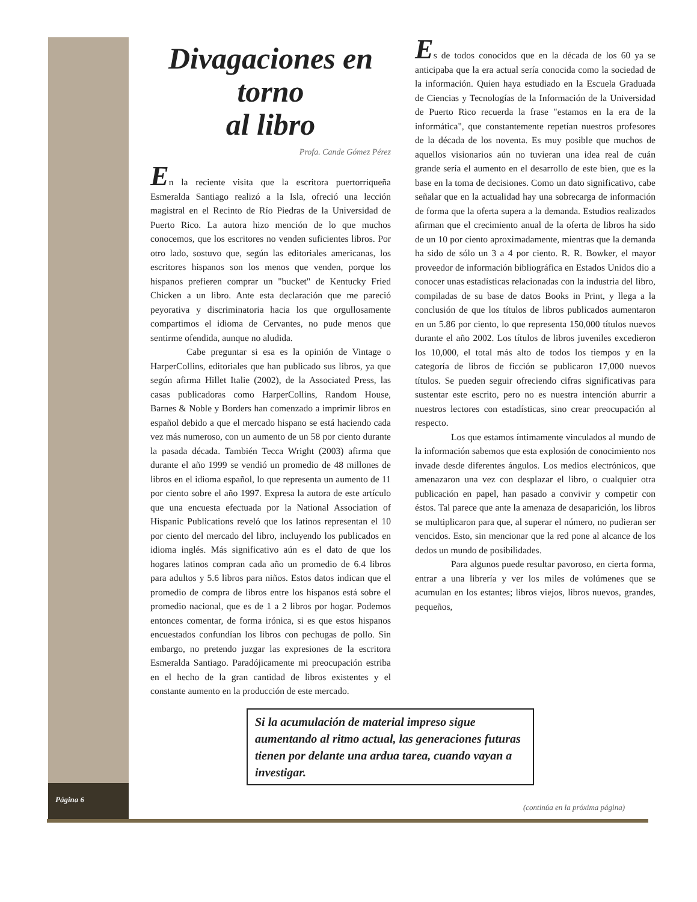Divagaciones en torno
al libro
Profa. Cande Gómez Pérez
En la reciente visita que la escritora puertorriqueña Esmeralda Santiago realizó a la Isla, ofreció una lección magistral en el Recinto de Río Piedras de la Universidad de Puerto Rico. La autora hizo mención de lo que muchos conocemos, que los escritores no venden suficientes libros. Por otro lado, sostuvo que, según las editoriales americanas, los escritores hispanos son los menos que venden, porque los hispanos prefieren comprar un "bucket" de Kentucky Fried Chicken a un libro. Ante esta declaración que me pareció peyorativa y discriminatoria hacia los que orgullosamente compartimos el idioma de Cervantes, no pude menos que sentirme ofendida, aunque no aludida.
Cabe preguntar si esa es la opinión de Vintage o HarperCollins, editoriales que han publicado sus libros, ya que según afirma Hillet Italie (2002), de la Associated Press, las casas publicadoras como HarperCollins, Random House, Barnes & Noble y Borders han comenzado a imprimir libros en español debido a que el mercado hispano se está haciendo cada vez más numeroso, con un aumento de un 58 por ciento durante la pasada década. También Tecca Wright (2003) afirma que durante el año 1999 se vendió un promedio de 48 millones de libros en el idioma español, lo que representa un aumento de 11 por ciento sobre el año 1997. Expresa la autora de este artículo que una encuesta efectuada por la National Association of Hispanic Publications reveló que los latinos representan el 10 por ciento del mercado del libro, incluyendo los publicados en idioma inglés. Más significativo aún es el dato de que los hogares latinos compran cada año un promedio de 6.4 libros para adultos y 5.6 libros para niños. Estos datos indican que el promedio de compra de libros entre los hispanos está sobre el promedio nacional, que es de 1 a 2 libros por hogar. Podemos entonces comentar, de forma irónica, si es que estos hispanos encuestados confundían los libros con pechugas de pollo. Sin embargo, no pretendo juzgar las expresiones de la escritora Esmeralda Santiago. Paradójicamente mi preocupación estriba en el hecho de la gran cantidad de libros existentes y el constante aumento en la producción de este mercado.
Es de todos conocidos que en la década de los 60 ya se anticipaba que la era actual sería conocida como la sociedad de la información. Quien haya estudiado en la Escuela Graduada de Ciencias y Tecnologías de la Información de la Universidad de Puerto Rico recuerda la frase "estamos en la era de la informática", que constantemente repetían nuestros profesores de la década de los noventa. Es muy posible que muchos de aquellos visionarios aún no tuvieran una idea real de cuán grande sería el aumento en el desarrollo de este bien, que es la base en la toma de decisiones. Como un dato significativo, cabe señalar que en la actualidad hay una sobrecarga de información de forma que la oferta supera a la demanda. Estudios realizados afirman que el crecimiento anual de la oferta de libros ha sido de un 10 por ciento aproximadamente, mientras que la demanda ha sido de sólo un 3 a 4 por ciento. R. R. Bowker, el mayor proveedor de información bibliográfica en Estados Unidos dio a conocer unas estadísticas relacionadas con la industria del libro, compiladas de su base de datos Books in Print, y llega a la conclusión de que los títulos de libros publicados aumentaron en un 5.86 por ciento, lo que representa 150,000 títulos nuevos durante el año 2002. Los títulos de libros juveniles excedieron los 10,000, el total más alto de todos los tiempos y en la categoría de libros de ficción se publicaron 17,000 nuevos títulos. Se pueden seguir ofreciendo cifras significativas para sustentar este escrito, pero no es nuestra intención aburrir a nuestros lectores con estadísticas, sino crear preocupación al respecto.
Los que estamos íntimamente vinculados al mundo de la información sabemos que esta explosión de conocimiento nos invade desde diferentes ángulos. Los medios electrónicos, que amenazaron una vez con desplazar el libro, o cualquier otra publicación en papel, han pasado a convivir y competir con éstos. Tal parece que ante la amenaza de desaparición, los libros se multiplicaron para que, al superar el número, no pudieran ser vencidos. Esto, sin mencionar que la red pone al alcance de los dedos un mundo de posibilidades.
Para algunos puede resultar pavoroso, en cierta forma, entrar a una librería y ver los miles de volúmenes que se acumulan en los estantes; libros viejos, libros nuevos, grandes, pequeños,
Si la acumulación de material impreso sigue aumentando al ritmo actual, las generaciones futuras tienen por delante una ardua tarea, cuando vayan a investigar.
Página 6
(continúa en la próxima página)